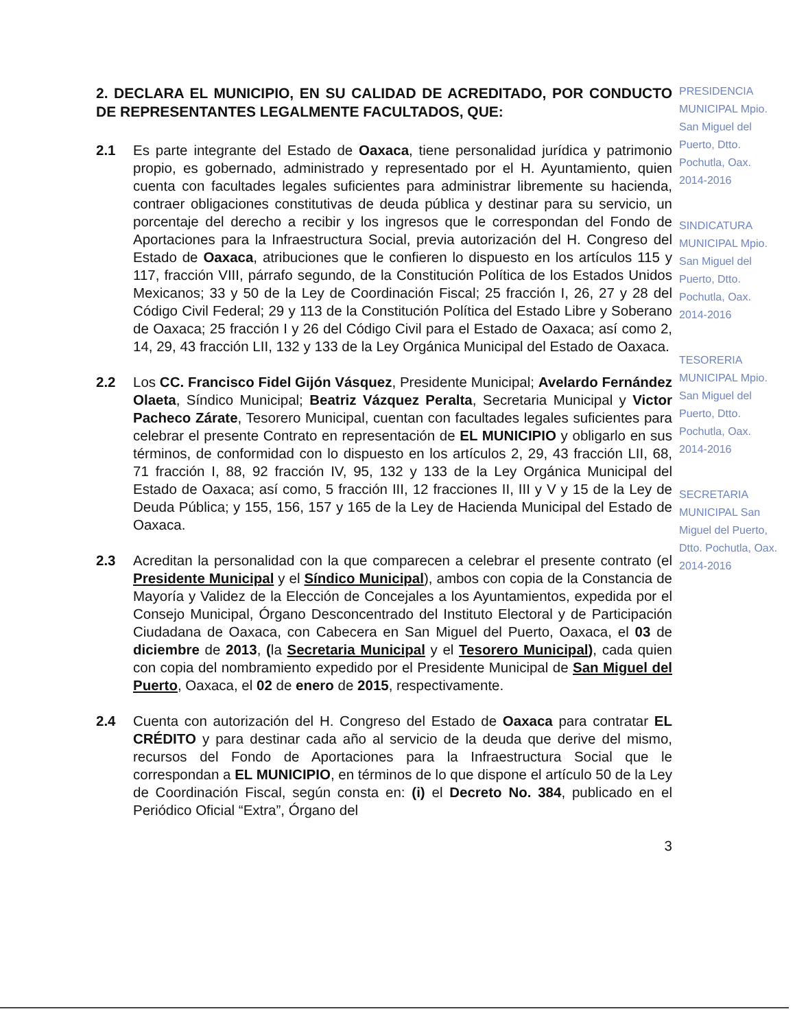2. DECLARA EL MUNICIPIO, EN SU CALIDAD DE ACREDITADO, POR CONDUCTO DE REPRESENTANTES LEGALMENTE FACULTADOS, QUE:
2.1 Es parte integrante del Estado de Oaxaca, tiene personalidad jurídica y patrimonio propio, es gobernado, administrado y representado por el H. Ayuntamiento, quien cuenta con facultades legales suficientes para administrar libremente su hacienda, contraer obligaciones constitutivas de deuda pública y destinar para su servicio, un porcentaje del derecho a recibir y los ingresos que le correspondan del Fondo de Aportaciones para la Infraestructura Social, previa autorización del H. Congreso del Estado de Oaxaca, atribuciones que le confieren lo dispuesto en los artículos 115 y 117, fracción VIII, párrafo segundo, de la Constitución Política de los Estados Unidos Mexicanos; 33 y 50 de la Ley de Coordinación Fiscal; 25 fracción I, 26, 27 y 28 del Código Civil Federal; 29 y 113 de la Constitución Política del Estado Libre y Soberano de Oaxaca; 25 fracción I y 26 del Código Civil para el Estado de Oaxaca; así como 2, 14, 29, 43 fracción LII, 132 y 133 de la Ley Orgánica Municipal del Estado de Oaxaca.
2.2 Los CC. Francisco Fidel Gijón Vásquez, Presidente Municipal; Avelardo Fernández Olaeta, Síndico Municipal; Beatriz Vázquez Peralta, Secretaria Municipal y Victor Pacheco Zárate, Tesorero Municipal, cuentan con facultades legales suficientes para celebrar el presente Contrato en representación de EL MUNICIPIO y obligarlo en sus términos, de conformidad con lo dispuesto en los artículos 2, 29, 43 fracción LII, 68, 71 fracción I, 88, 92 fracción IV, 95, 132 y 133 de la Ley Orgánica Municipal del Estado de Oaxaca; así como, 5 fracción III, 12 fracciones II, III y V y 15 de la Ley de Deuda Pública; y 155, 156, 157 y 165 de la Ley de Hacienda Municipal del Estado de Oaxaca.
2.3 Acreditan la personalidad con la que comparecen a celebrar el presente contrato (el Presidente Municipal y el Síndico Municipal), ambos con copia de la Constancia de Mayoría y Validez de la Elección de Concejales a los Ayuntamientos, expedida por el Consejo Municipal, Órgano Desconcentrado del Instituto Electoral y de Participación Ciudadana de Oaxaca, con Cabecera en San Miguel del Puerto, Oaxaca, el 03 de diciembre de 2013, (la Secretaria Municipal y el Tesorero Municipal), cada quien con copia del nombramiento expedido por el Presidente Municipal de San Miguel del Puerto, Oaxaca, el 02 de enero de 2015, respectivamente.
2.4 Cuenta con autorización del H. Congreso del Estado de Oaxaca para contratar EL CRÉDITO y para destinar cada año al servicio de la deuda que derive del mismo, recursos del Fondo de Aportaciones para la Infraestructura Social que le correspondan a EL MUNICIPIO, en términos de lo que dispone el artículo 50 de la Ley de Coordinación Fiscal, según consta en: (i) el Decreto No. 384, publicado en el Periódico Oficial “Extra”, Órgano del
3
PRESIDENCIA MUNICIPAL Mpio. San Miguel del Puerto, Dtto. Pochutla, Oax. 2014-2016
SINDICATURA MUNICIPAL Mpio. San Miguel del Puerto, Dtto. Pochutla, Oax. 2014-2016
TESORERIA MUNICIPAL Mpio. San Miguel del Puerto, Dtto. Pochutla, Oax. 2014-2016
SECRETARIA MUNICIPAL San Miguel del Puerto, Dtto. Pochutla, Oax. 2014-2016